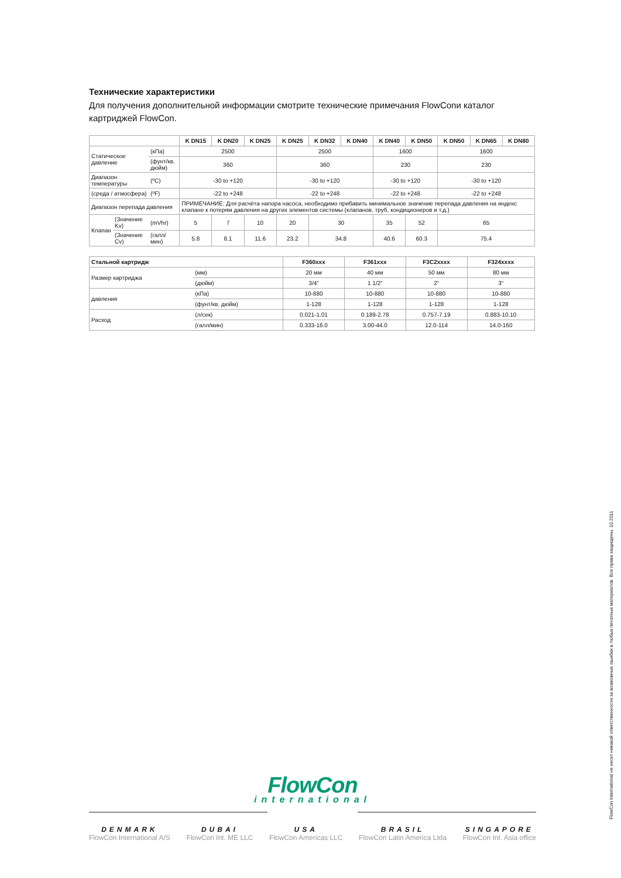Технические характеристики
Для получения дополнительной информации смотрите технические примечания FlowConи каталог картриджей FlowCon.
| | | | K DN15 | K DN20 | K DN25 | K DN25 | K DN32 | K DN40 | K DN40 | K DN50 | K DN50 | K DN65 | K DN80 |
| --- | --- | --- | --- | --- | --- | --- | --- | --- | --- | --- | --- | --- | --- |
| Статическое давление | | (кПа) | 2500 | | | 2500 | | | 1600 | | 1600 | | |
| | | (фунт/кв. дюйм) | 360 | | | 360 | | | 230 | | 230 | | |
| Диапазон температуры | | (ºC) | -30 to +120 | | | -30 to +120 | | | -30 to +120 | | -30 to +120 | | |
| (среда / атмосфера) | | (ºF) | -22 to +248 | | | -22 to +248 | | | -22 to +248 | | -22 to +248 | | |
| Диапазон перепада давления | | | ПРИМЕЧАНИЕ: Для расчёта напора насоса, необходимо прибавить минимальное значение перепада давления на индекс клапане к потерям давления на других элементов системы (клапанов, труб, кондиционеров и т.д.) | | | | | | | | | | |
| Клапан | (Значение Kv) | (mVhr) | 5 | 7 | 10 | 20 | 30 | | 35 | 52 | 65 | | |
| | (Значение Cv) | (галл/мин) | 5.8 | 8.1 | 11.6 | 23.2 | 34.8 | | 40.6 | 60.3 | 75.4 | | |
| Стальной картридж | | F360xxx | F361xxx | F3C2xxxx | F324xxxx |
| --- | --- | --- | --- | --- | --- |
| Размер картриджа | (мм) | 20 мм | 40 мм | 50 мм | 80 мм |
| | (дюйм) | 3/4” | 1 1/2” | 2” | 3” |
| давления | (кПа) | 10-880 | 10-880 | 10-880 | 10-880 |
| | (фунт/кв. дюйм) | 1-128 | 1-128 | 1-128 | 1-128 |
| Расход | (л/сек) | 0.021-1.01 | 0.189-2.78 | 0.757-7.19 | 0.883-10.10 |
| | (галл/мин) | 0.333-16.0 | 3.00-44.0 | 12.0-114 | 14.0-160 |
FlowCon
international
DENMARK
FlowCon International A/S
DUBAI
FlowCon Int. ME LLC
USA
FlowCon Americas LLC
BRASIL
FlowCon Latin America Ltda
SINGAPORE
FlowCon Int. Asia office
FlowCon International не несет никакой ответственности за возможные ошибки в любых печатных материалов. Все права защищены. 10.2011